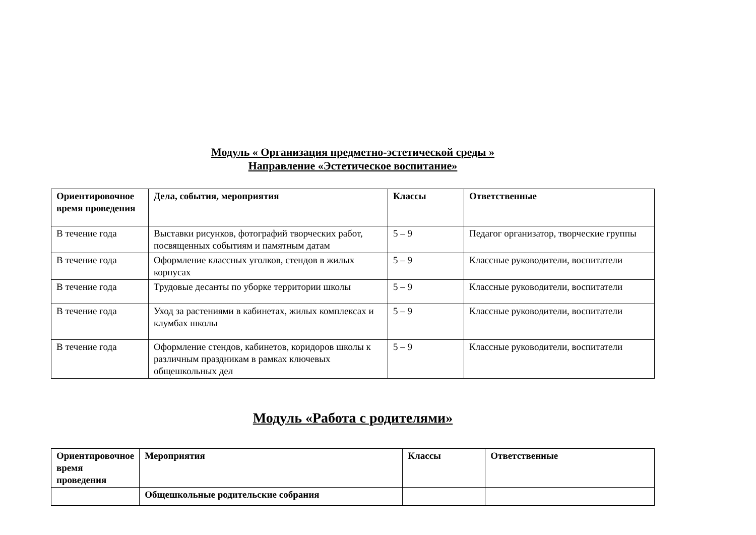Модуль « Организация предметно-эстетической среды »
Направление «Эстетическое воспитание»
| Ориентировочное время проведения | Дела, события, мероприятия | Классы | Ответственные |
| --- | --- | --- | --- |
| В течение года | Выставки рисунков, фотографий творческих работ, посвященных событиям и памятным датам | 5 – 9 | Педагог организатор, творческие группы |
| В течение года | Оформление классных уголков, стендов в жилых корпусах | 5 – 9 | Классные руководители, воспитатели |
| В течение года | Трудовые десанты по уборке территории школы | 5 – 9 | Классные руководители, воспитатели |
| В течение года | Уход за растениями в кабинетах, жилых комплексах и клумбах школы | 5 – 9 | Классные руководители, воспитатели |
| В течение года | Оформление стендов, кабинетов, коридоров школы к различным праздникам в рамках ключевых общешкольных дел | 5 – 9 | Классные руководители, воспитатели |
Модуль «Работа с родителями»
| Ориентировочное время проведения | Мероприятия | Классы | Ответственные |
| --- | --- | --- | --- |
| | Общешкольные родительские собрания | | |